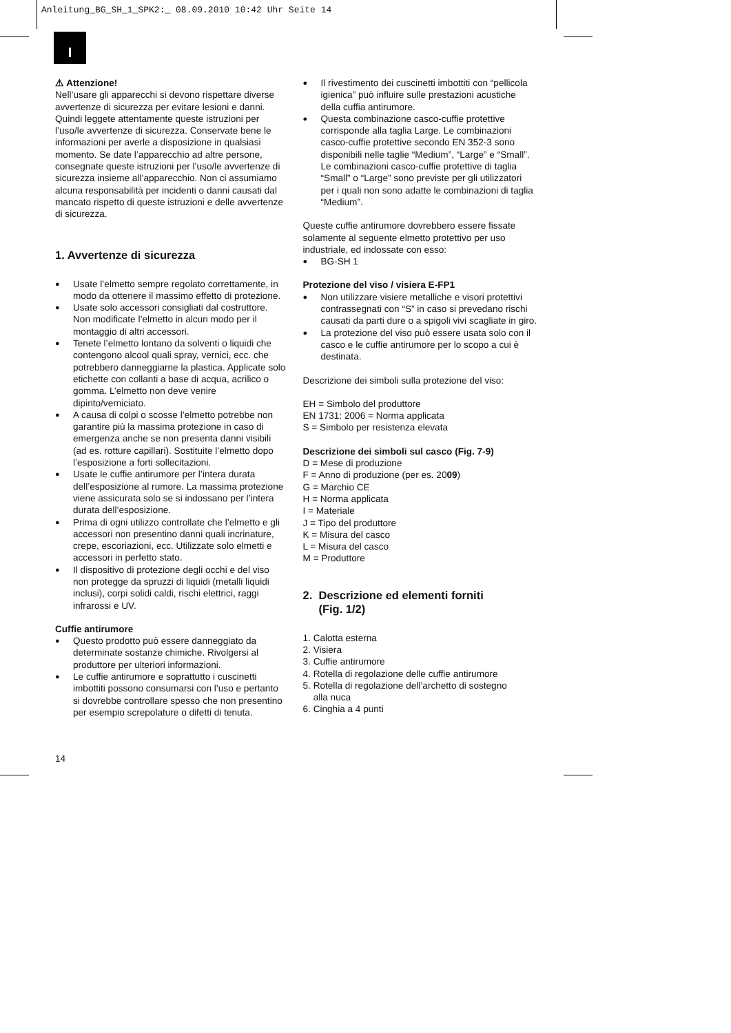Anleitung_BG_SH_1_SPK2:_ 08.09.2010 10:42 Uhr Seite 14
I
⚠ Attenzione!
Nell’usare gli apparecchi si devono rispettare diverse avvertenze di sicurezza per evitare lesioni e danni. Quindi leggete attentamente queste istruzioni per l’uso/le avvertenze di sicurezza. Conservate bene le informazioni per averle a disposizione in qualsiasi momento. Se date l’apparecchio ad altre persone, consegnate queste istruzioni per l’uso/le avvertenze di sicurezza insieme all’apparecchio. Non ci assumiamo alcuna responsabilità per incidenti o danni causati dal mancato rispetto di queste istruzioni e delle avvertenze di sicurezza.
1. Avvertenze di sicurezza
Usate l’elmetto sempre regolato correttamente, in modo da ottenere il massimo effetto di protezione.
Usate solo accessori consigliati dal costruttore. Non modificate l’elmetto in alcun modo per il montaggio di altri accessori.
Tenete l’elmetto lontano da solventi o liquidi che contengono alcool quali spray, vernici, ecc. che potrebbero danneggiarne la plastica. Applicate solo etichette con collanti a base di acqua, acrilico o gomma. L’elmetto non deve venire dipinto/verniciato.
A causa di colpi o scosse l’elmetto potrebbe non garantire più la massima protezione in caso di emergenza anche se non presenta danni visibili (ad es. rotture capillari). Sostituite l’elmetto dopo l’esposizione a forti sollecitazioni.
Usate le cuffie antirumore per l’intera durata dell’esposizione al rumore. La massima protezione viene assicurata solo se si indossano per l’intera durata dell’esposizione.
Prima di ogni utilizzo controllate che l’elmetto e gli accessori non presentino danni quali incrinature, crepe, escoriazioni, ecc. Utilizzate solo elmetti e accessori in perfetto stato.
Il dispositivo di protezione degli occhi e del viso non protegge da spruzzi di liquidi (metalli liquidi inclusi), corpi solidi caldi, rischi elettrici, raggi infrarossi e UV.
Cuffie antirumore
Questo prodotto può essere danneggiato da determinate sostanze chimiche. Rivolgersi al produttore per ulteriori informazioni.
Le cuffie antirumore e soprattutto i cuscinetti imbottiti possono consumarsi con l’uso e pertanto si dovrebbe controllare spesso che non presentino per esempio screpolature o difetti di tenuta.
Il rivestimento dei cuscinetti imbottiti con “pellicola igienica” può influire sulle prestazioni acustiche della cuffia antirumore.
Questa combinazione casco-cuffie protettive corrisponde alla taglia Large. Le combinazioni casco-cuffie protettive secondo EN 352-3 sono disponibili nelle taglie “Medium”, “Large” e “Small”. Le combinazioni casco-cuffie protettive di taglia “Small” o “Large” sono previste per gli utilizzatori per i quali non sono adatte le combinazioni di taglia “Medium”.
Queste cuffie antirumore dovrebbero essere fissate solamente al seguente elmetto protettivo per uso industriale, ed indossate con esso:
BG-SH 1
Protezione del viso / visiera E-FP1
Non utilizzare visiere metalliche e visori protettivi contrassegnati con “S” in caso si prevedano rischi causati da parti dure o a spigoli vivi scagliate in giro.
La protezione del viso può essere usata solo con il casco e le cuffie antirumore per lo scopo a cui è destinata.
Descrizione dei simboli sulla protezione del viso:
EH = Simbolo del produttore
EN 1731: 2006 = Norma applicata
S = Simbolo per resistenza elevata
Descrizione dei simboli sul casco (Fig. 7-9)
D = Mese di produzione
F = Anno di produzione (per es. 2009)
G = Marchio CE
H = Norma applicata
I = Materiale
J = Tipo del produttore
K = Misura del casco
L = Misura del casco
M = Produttore
2. Descrizione ed elementi forniti
(Fig. 1/2)
1. Calotta esterna
2. Visiera
3. Cuffie antirumore
4. Rotella di regolazione delle cuffie antirumore
5. Rotella di regolazione dell’archetto di sostegno
alla nuca
6. Cinghia a 4 punti
14